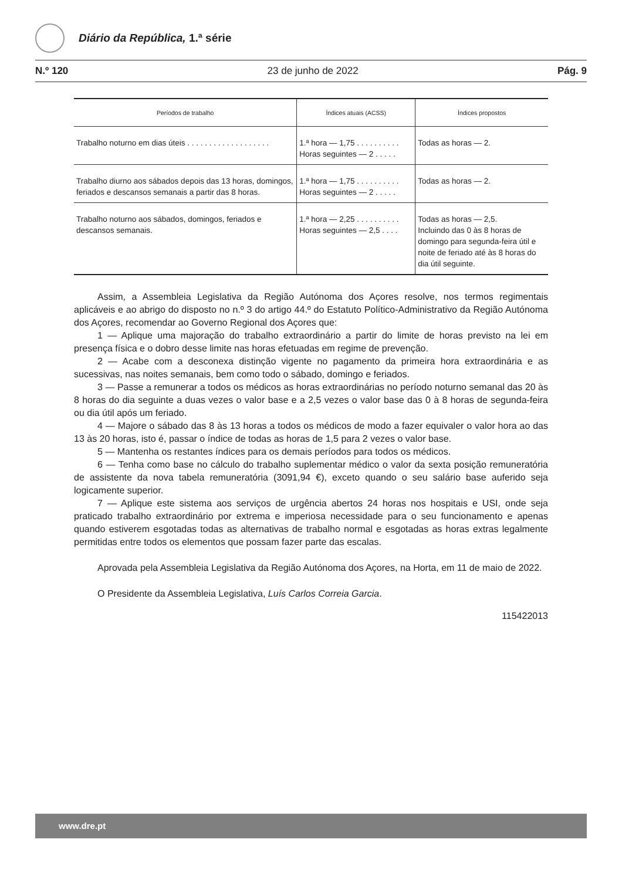Diário da República, 1.ª série
N.º 120 23 de junho de 2022 Pág. 9
| Períodos de trabalho | Índices atuais (ACSS) | Índices propostos |
| --- | --- | --- |
| Trabalho noturno em dias úteis . . . . . . . . . . . . . . . . . . . | 1.ª hora — 1,75 . . . . . . . . . . Horas seguintes — 2 . . . . . | Todas as horas — 2. |
| Trabalho diurno aos sábados depois das 13 horas, domingos, feriados e descansos semanais a partir das 8 horas. | 1.ª hora — 1,75 . . . . . . . . . . Horas seguintes — 2 . . . . . | Todas as horas — 2. |
| Trabalho noturno aos sábados, domingos, feriados e descansos semanais. | 1.ª hora — 2,25 . . . . . . . . . . Horas seguintes — 2,5 . . . . | Todas as horas — 2,5. Incluindo das 0 às 8 horas de domingo para segunda-feira útil e noite de feriado até às 8 horas do dia útil seguinte. |
Assim, a Assembleia Legislativa da Região Autónoma dos Açores resolve, nos termos regimentais aplicáveis e ao abrigo do disposto no n.º 3 do artigo 44.º do Estatuto Político-Administrativo da Região Autónoma dos Açores, recomendar ao Governo Regional dos Açores que:
1 — Aplique uma majoração do trabalho extraordinário a partir do limite de horas previsto na lei em presença física e o dobro desse limite nas horas efetuadas em regime de prevenção.
2 — Acabe com a desconexa distinção vigente no pagamento da primeira hora extraordinária e as sucessivas, nas noites semanais, bem como todo o sábado, domingo e feriados.
3 — Passe a remunerar a todos os médicos as horas extraordinárias no período noturno semanal das 20 às 8 horas do dia seguinte a duas vezes o valor base e a 2,5 vezes o valor base das 0 à 8 horas de segunda-feira ou dia útil após um feriado.
4 — Majore o sábado das 8 às 13 horas a todos os médicos de modo a fazer equivaler o valor hora ao das 13 às 20 horas, isto é, passar o índice de todas as horas de 1,5 para 2 vezes o valor base.
5 — Mantenha os restantes índices para os demais períodos para todos os médicos.
6 — Tenha como base no cálculo do trabalho suplementar médico o valor da sexta posição remuneratória de assistente da nova tabela remuneratória (3091,94 €), exceto quando o seu salário base auferido seja logicamente superior.
7 — Aplique este sistema aos serviços de urgência abertos 24 horas nos hospitais e USI, onde seja praticado trabalho extraordinário por extrema e imperiosa necessidade para o seu funcionamento e apenas quando estiverem esgotadas todas as alternativas de trabalho normal e esgotadas as horas extras legalmente permitidas entre todos os elementos que possam fazer parte das escalas.
Aprovada pela Assembleia Legislativa da Região Autónoma dos Açores, na Horta, em 11 de maio de 2022.
O Presidente da Assembleia Legislativa, Luís Carlos Correia Garcia.
115422013
www.dre.pt